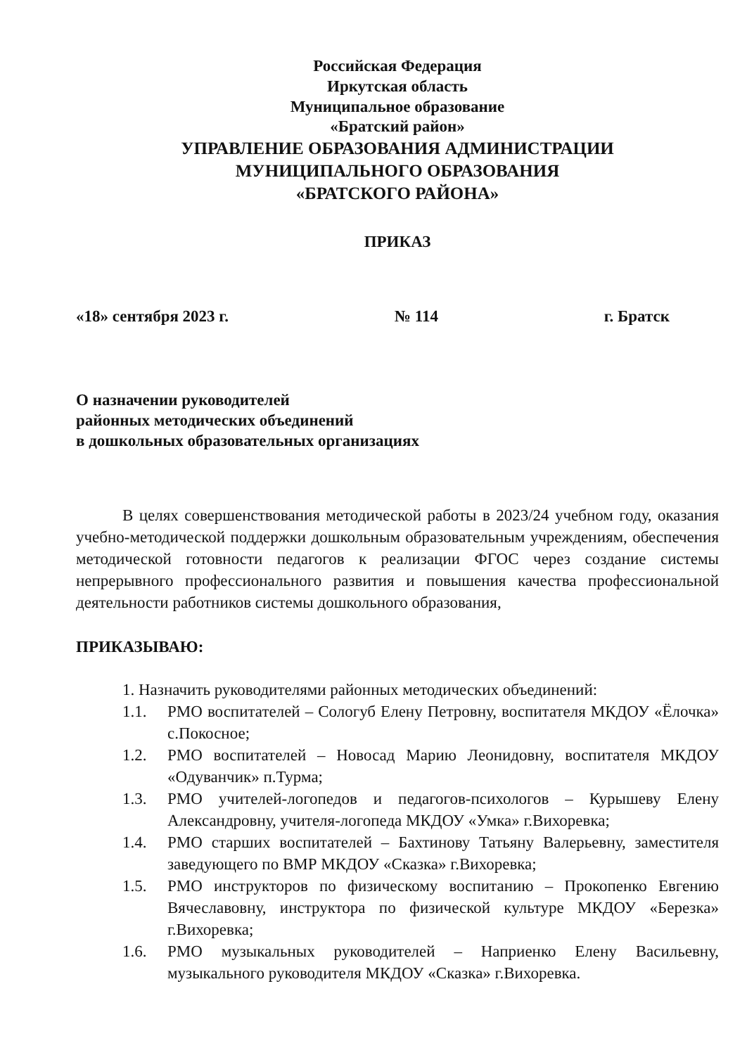Российская Федерация
Иркутская область
Муниципальное образование
«Братский район»
УПРАВЛЕНИЕ ОБРАЗОВАНИЯ АДМИНИСТРАЦИИ
МУНИЦИПАЛЬНОГО ОБРАЗОВАНИЯ
«БРАТСКОГО РАЙОНА»
ПРИКАЗ
«18» сентября 2023 г. № 114 г. Братск
О назначении руководителей
районных методических объединений
в дошкольных образовательных организациях
В целях совершенствования методической работы в 2023/24 учебном году, оказания учебно-методической поддержки дошкольным образовательным учреждениям, обеспечения методической готовности педагогов к реализации ФГОС через создание системы непрерывного профессионального развития и повышения качества профессиональной деятельности работников системы дошкольного образования,
ПРИКАЗЫВАЮ:
1. Назначить руководителями районных методических объединений:
1.1. РМО воспитателей – Сологуб Елену Петровну, воспитателя МКДОУ «Ёлочка» с.Покосное;
1.2. РМО воспитателей – Новосад Марию Леонидовну, воспитателя МКДОУ «Одуванчик» п.Турма;
1.3. РМО учителей-логопедов и педагогов-психологов – Курышеву Елену Александровну, учителя-логопеда МКДОУ «Умка» г.Вихоревка;
1.4. РМО старших воспитателей – Бахтинову Татьяну Валерьевну, заместителя заведующего по ВМР МКДОУ «Сказка» г.Вихоревка;
1.5. РМО инструкторов по физическому воспитанию – Прокопенко Евгению Вячеславовну, инструктора по физической культуре МКДОУ «Березка» г.Вихоревка;
1.6. РМО музыкальных руководителей – Наприенко Елену Васильевну, музыкального руководителя МКДОУ «Сказка» г.Вихоревка.